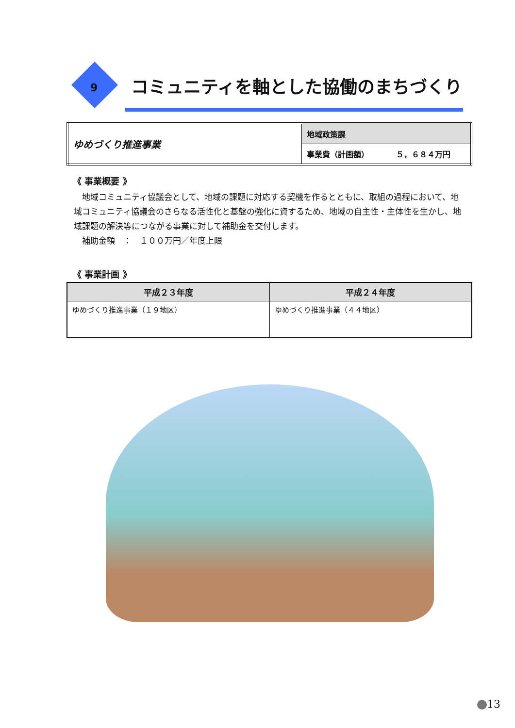9
コミュニティを軸とした協働のまちづくり
| ゆめづくり推進事業 | 地域政策課 |
| | 事業費（計画額） ５，６８４万円 |
《 事業概要 》
　地域コミュニティ協議会として、地域の課題に対応する契機を作るとともに、取組の過程において、地域コミュニティ協議会のさらなる活性化と基盤の強化に資するため、地域の自主性・主体性を生かし、地域課題の解決等につながる事業に対して補助金を交付します。
　補助金額　：　１００万円／年度上限
《 事業計画 》
| 平成２３年度 | 平成２４年度 |
| --- | --- |
| ゆめづくり推進事業（１９地区） | ゆめづくり推進事業（４４地区） |
13